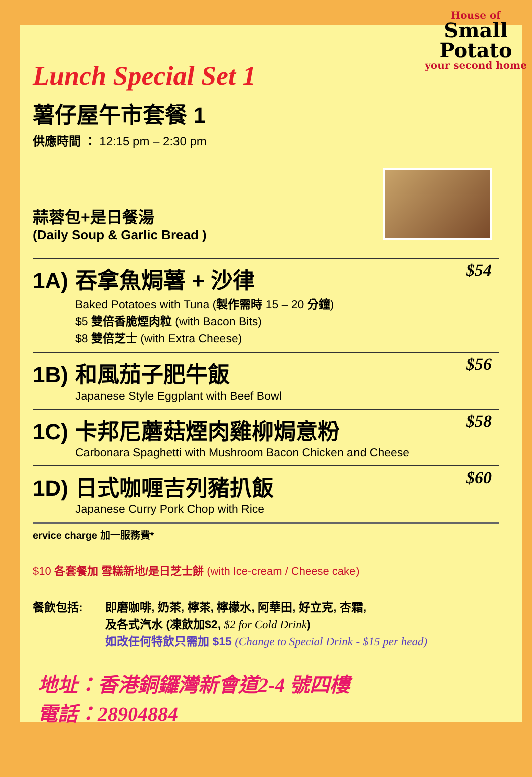House of
Small
Potato
your second home
Lunch Special Set 1
薯仔屋午市套餐 1
供應時間 ： 12:15 pm – 2:30 pm
蒜蓉包+是日餐湯
(Daily Soup & Garlic Bread )
1A) 吞拿魚焗薯 + 沙律
$54
Baked Potatoes with Tuna (製作需時 15 – 20 分鐘)
$5 雙倍香脆煙肉粒 (with Bacon Bits)
$8 雙倍芝士 (with Extra Cheese)
1B) 和風茄子肥牛飯
$56
Japanese Style Eggplant with Beef Bowl
1C) 卡邦尼蘑菇煙肉雞柳焗意粉
$58
Carbonara Spaghetti with Mushroom Bacon Chicken and Cheese
1D) 日式咖喱吉列豬扒飯
$60
Japanese Curry Pork Chop with Rice
ervice charge 加一服務費*
$10 各套餐加 雪糕新地/是日芝士餅 (with Ice-cream / Cheese cake)
餐飲包括: 即磨咖啡, 奶茶, 檸茶, 檸檬水, 阿華田, 好立克, 杏霜,
及各式汽水 (凍飲加$2, $2 for Cold Drink)
如改任何特飲只需加 $15 (Change to Special Drink - $15 per head)
地址：香港銅鑼灣新會道2-4 號四樓
電話：28904884